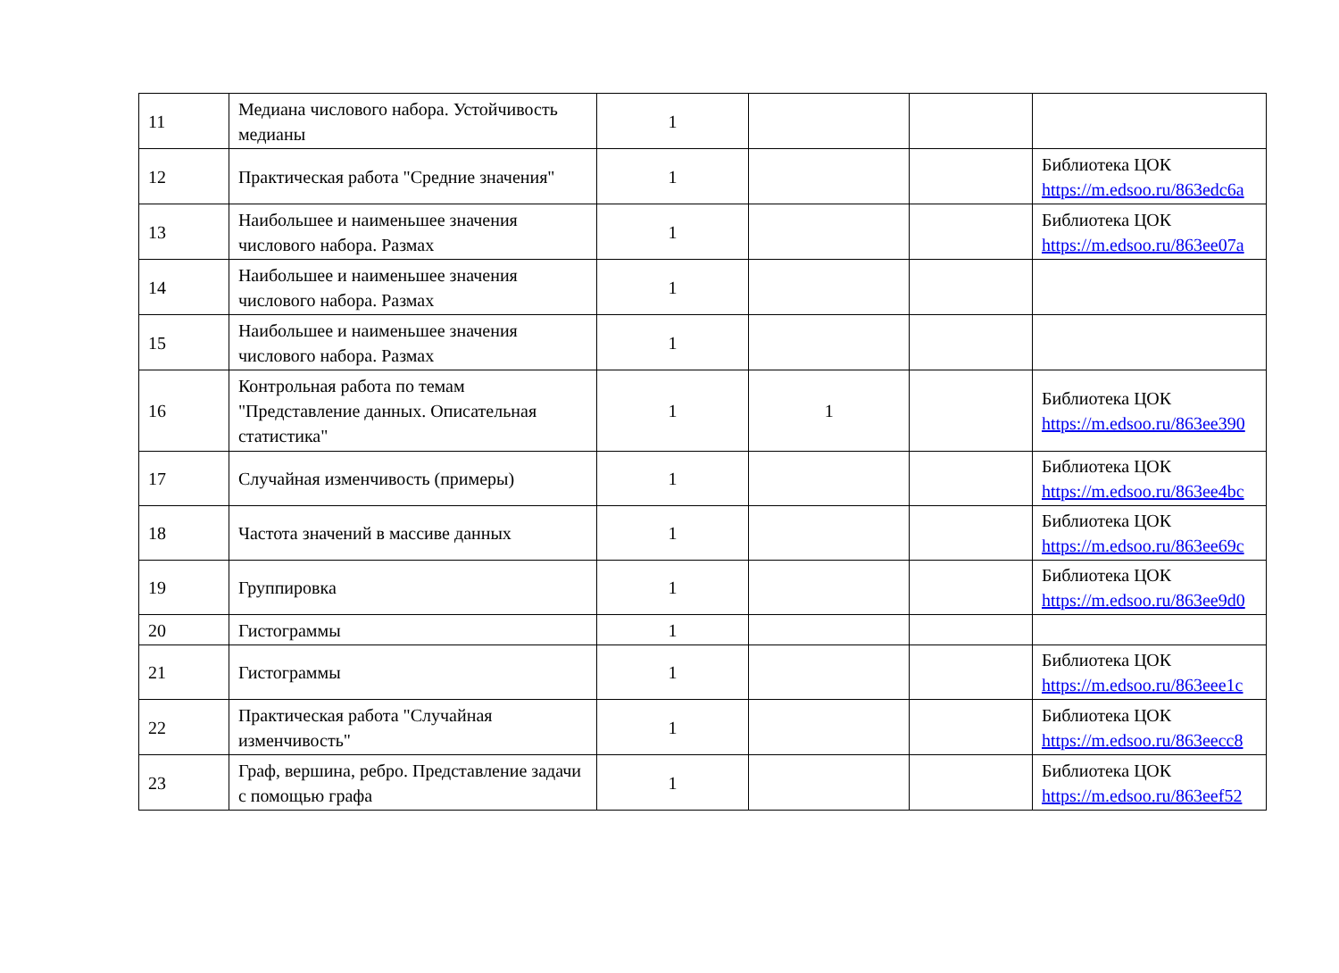| 11 | Медиана числового набора. Устойчивость медианы | 1 | | | |
| 12 | Практическая работа "Средние значения" | 1 | | | Библиотека ЦОК https://m.edsoo.ru/863edc6a |
| 13 | Наибольшее и наименьшее значения числового набора. Размах | 1 | | | Библиотека ЦОК https://m.edsoo.ru/863ee07a |
| 14 | Наибольшее и наименьшее значения числового набора. Размах | 1 | | | |
| 15 | Наибольшее и наименьшее значения числового набора. Размах | 1 | | | |
| 16 | Контрольная работа по темам "Представление данных. Описательная статистика" | 1 | 1 | | Библиотека ЦОК https://m.edsoo.ru/863ee390 |
| 17 | Случайная изменчивость (примеры) | 1 | | | Библиотека ЦОК https://m.edsoo.ru/863ee4bc |
| 18 | Частота значений в массиве данных | 1 | | | Библиотека ЦОК https://m.edsoo.ru/863ee69c |
| 19 | Группировка | 1 | | | Библиотека ЦОК https://m.edsoo.ru/863ee9d0 |
| 20 | Гистограммы | 1 | | | |
| 21 | Гистограммы | 1 | | | Библиотека ЦОК https://m.edsoo.ru/863eee1c |
| 22 | Практическая работа "Случайная изменчивость" | 1 | | | Библиотека ЦОК https://m.edsoo.ru/863eecc8 |
| 23 | Граф, вершина, ребро. Представление задачи с помощью графа | 1 | | | Библиотека ЦОК https://m.edsoo.ru/863eef52 |